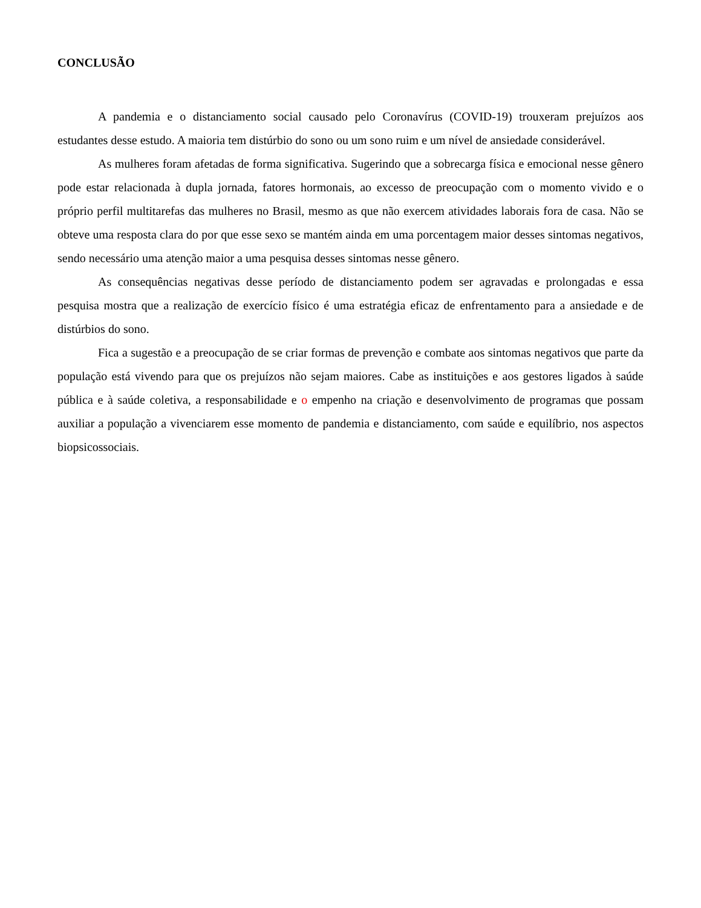CONCLUSÃO
A pandemia e o distanciamento social causado pelo Coronavírus (COVID-19) trouxeram prejuízos aos estudantes desse estudo. A maioria tem distúrbio do sono ou um sono ruim e um nível de ansiedade considerável.
As mulheres foram afetadas de forma significativa. Sugerindo que a sobrecarga física e emocional nesse gênero pode estar relacionada à dupla jornada, fatores hormonais, ao excesso de preocupação com o momento vivido e o próprio perfil multitarefas das mulheres no Brasil, mesmo as que não exercem atividades laborais fora de casa. Não se obteve uma resposta clara do por que esse sexo se mantém ainda em uma porcentagem maior desses sintomas negativos, sendo necessário uma atenção maior a uma pesquisa desses sintomas nesse gênero.
As consequências negativas desse período de distanciamento podem ser agravadas e prolongadas e essa pesquisa mostra que a realização de exercício físico é uma estratégia eficaz de enfrentamento para a ansiedade e de distúrbios do sono.
Fica a sugestão e a preocupação de se criar formas de prevenção e combate aos sintomas negativos que parte da população está vivendo para que os prejuízos não sejam maiores. Cabe as instituições e aos gestores ligados à saúde pública e à saúde coletiva, a responsabilidade e o empenho na criação e desenvolvimento de programas que possam auxiliar a população a vivenciarem esse momento de pandemia e distanciamento, com saúde e equilíbrio, nos aspectos biopsicossociais.